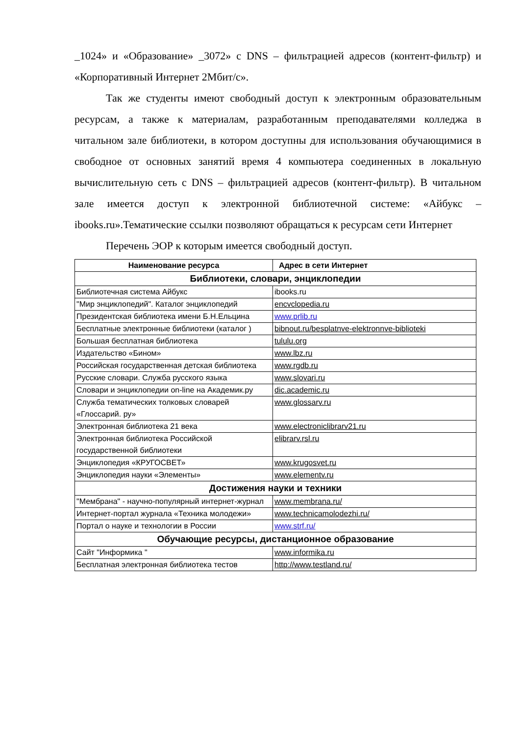_1024» и «Образование» _3072» с DNS – фильтрацией адресов (контент-фильтр) и «Корпоративный Интернет 2Мбит/с».
Так же студенты имеют свободный доступ к электронным образовательным ресурсам, а также к материалам, разработанным преподавателями колледжа в читальном зале библиотеки, в котором доступны для использования обучающимися в свободное от основных занятий время 4 компьютера соединенных в локальную вычислительную сеть с DNS – фильтрацией адресов (контент-фильтр). В читальном зале имеется доступ к электронной библиотечной системе: «Айбукс – ibooks.ru».Тематические ссылки позволяют обращаться к ресурсам сети Интернет
Перечень ЭОР к которым имеется свободный доступ.
| Наименование ресурса | Адрес в сети Интернет |
| --- | --- |
| Библиотеки, словари, энциклопедии | |
| Библиотечная система Айбукс | ibooks.ru |
| "Мир энциклопедий". Каталог энциклопедий | encvclopedia.ru |
| Президентская библиотека имени Б.Н.Ельцина | www.prlib.ru |
| Бесплатные электронные библиотеки (каталог ) | bibnout.ru/besplatnve-elektronnve-biblioteki |
| Большая бесплатная библиотека | tululu.org |
| Издательство «Бином» | www.lbz.ru |
| Российская государственная детская библиотека | www.rgdb.ru |
| Русские словари. Служба русского языка | www.slovari.ru |
| Словари и энциклопедии on-line на Академик.ру | dic.academic.ru |
| Служба тематических толковых словарей «Глоссарий. ру» | www.glossarv.ru |
| Электронная библиотека 21 века | www.electroniclibrarv21.ru |
| Электронная библиотека Российской государственной библиотеки | elibrarv.rsl.ru |
| Энциклопедия «КРУГОСВЕТ» | www.krugosvet.ru |
| Энциклопедия науки «Элементы» | www.elementv.ru |
| Достижения науки и техники | |
| "Мембрана" - научно-популярный интернет-журнал | www.membrana.ru/ |
| Интернет-портал журнала «Техника молодежи» | www.technicamolodezhi.ru/ |
| Портал о науке и технологии в России | www.strf.ru/ |
| Обучающие ресурсы, дистанционное образование | |
| Сайт "Информика " | www.informika.ru |
| Бесплатная электронная библиотека тестов | http://www.testland.ru/ |